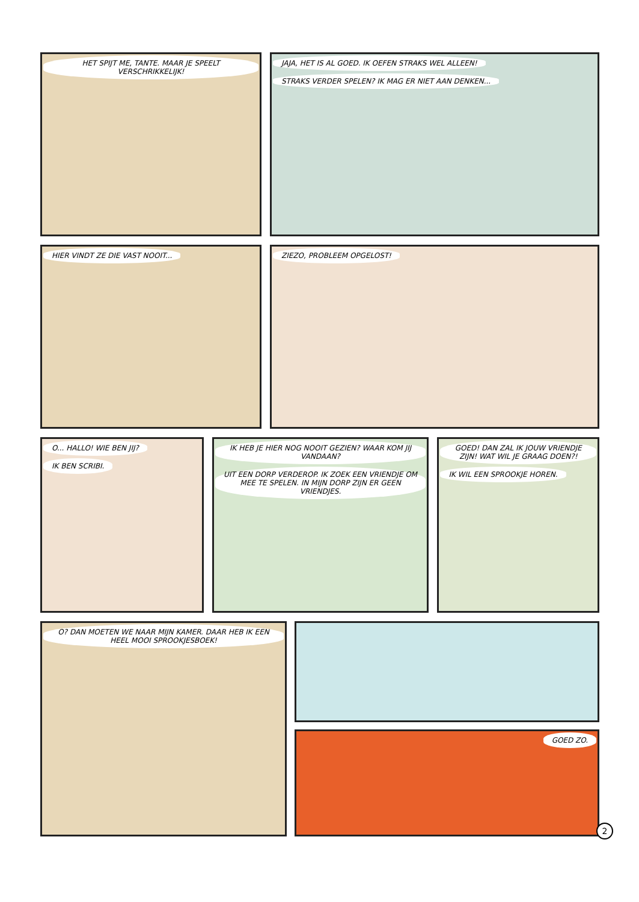HET SPIJT ME, TANTE. MAAR JE SPEELT VERSCHRIKKELIJK!
JAJA, HET IS AL GOED. IK OEFEN STRAKS WEL ALLEEN! STRAKS VERDER SPELEN? IK MAG ER NIET AAN DENKEN...
HIER VINDT ZE DIE VAST NOOIT... ZIEZO, PROBLEEM OPGELOST!
O... HALLO! WIE BEN JIJ? IK BEN SCRIBI.
IK HEB JE HIER NOG NOOIT GEZIEN? WAAR KOM JIJ VANDAAN? UIT EEN DORP VERDEROP. IK ZOEK EEN VRIENDJE OM MEE TE SPELEN. IN MIJN DORP ZIJN ER GEEN VRIENDJES.
GOED! DAN ZAL IK JOUW VRIENDJE ZIJN! WAT WIL JE GRAAG DOEN?! IK WIL EEN SPROOKJE HOREN.
O? DAN MOETEN WE NAAR MIJN KAMER. DAAR HEB IK EEN HEEL MOOI SPROOKJESBOEK!
GOED ZO.
2